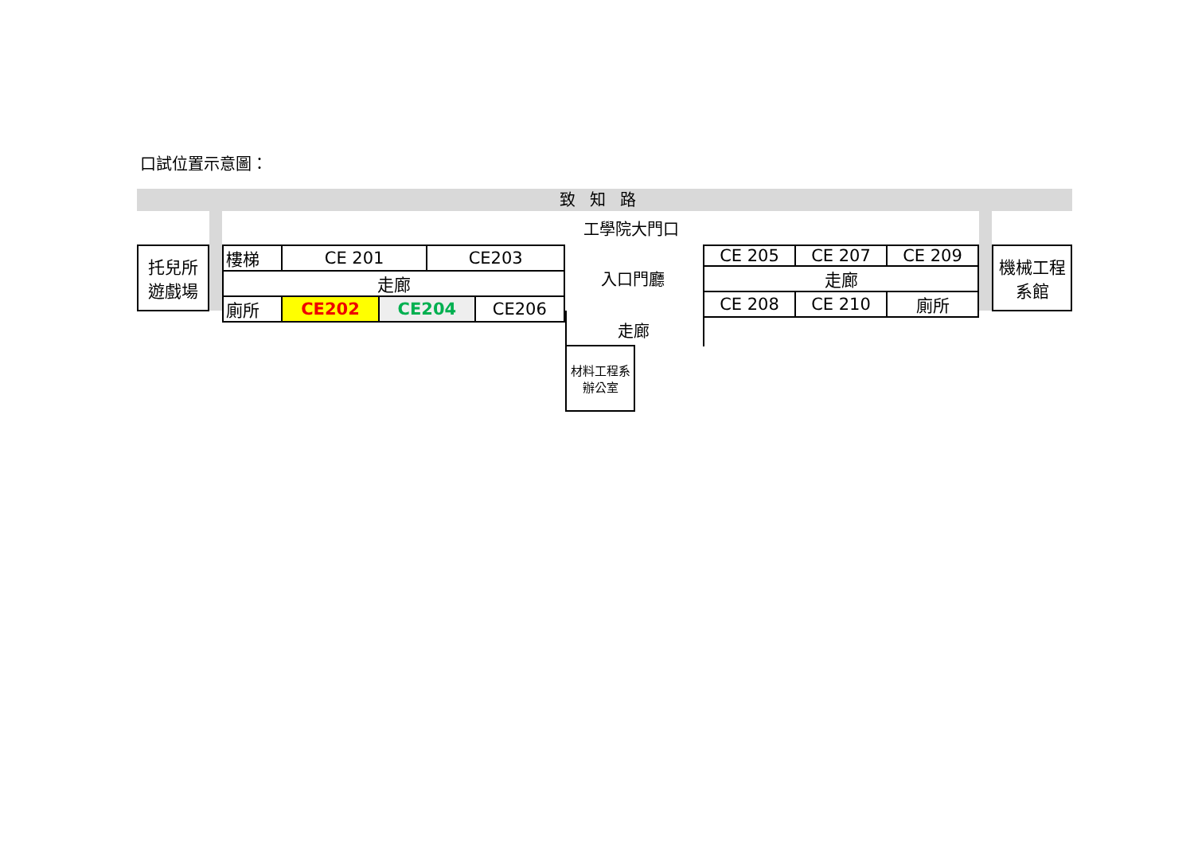口試位置示意圖：
致知路
工學院大門口
托兒所
遊戲場
| 樓梯 | CE 201 | | CE203 | |
| 走廊 | | | | |
| 廁所 | CE202 | CE204 | | CE206 |
入口門廳
走廊
| CE 205 | CE 207 | CE 209 |
| 走廊 | | |
| CE 208 | CE 210 | 廁所 |
機械工程
系館
材料工程系
辦公室